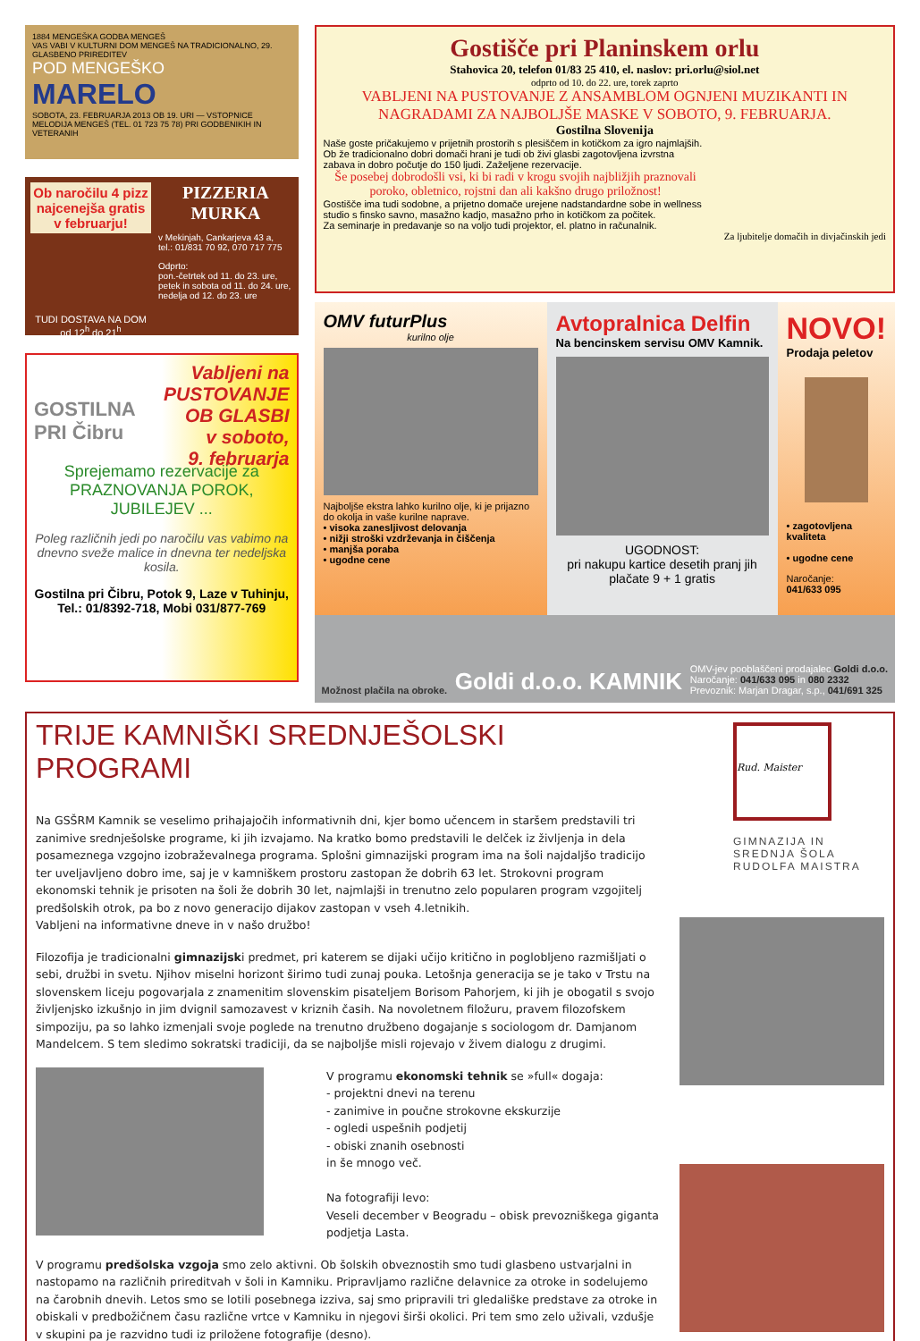1884 MENGEŠKA GODBA MENGEŠ
VAS VABI V KULTURNI DOM MENGEŠ NA TRADICIONALNO, 29. GLASBENO PRIREDITEV
POD MENGEŠKO
MARELO
SOBOTA, 23. FEBRUARJA 2013 OB 19. URI — VSTOPNICE MELODIJA MENGEŠ (TEL. 01 723 75 78) PRI GODBENIKIH IN VETERANIH
Ob naročilu 4 pizz najcenejša gratis v februarju!
TUDI DOSTAVA NA DOM
od 12<sup>h</sup> do 21<sup>h</sup>
PIZZERIA MURKA
v Mekinjah, Cankarjeva 43 a,
tel.: 01/831 70 92, 070 717 775
Odprto:
pon.-četrtek od 11. do 23. ure,
petek in sobota od 11. do 24. ure,
nedelja od 12. do 23. ure
Vabljeni na
PUSTOVANJE
OB GLASBI
v soboto,
9. februarja
GOSTILNA
PRI Čibru
Sprejemamo rezervacije za PRAZNOVANJA POROK, JUBILEJEV ...
Poleg različnih jedi po naročilu vas vabimo na dnevno sveže malice in dnevna ter nedeljska kosila.
Gostilna pri Čibru, Potok 9, Laze v Tuhinju,
Tel.: 01/8392-718, Mobi 031/877-769
Gostišče pri Planinskem orlu
Stahovica 20, telefon 01/83 25 410, el. naslov: pri.orlu@siol.net
odprto od 10. do 22. ure, torek zaprto
VABLJENI NA PUSTOVANJE Z ANSAMBLOM OGNJENI MUZIKANTI IN NAGRADAMI ZA NAJBOLJŠE MASKE V SOBOTO, 9. FEBRUARJA.
Gostilna Slovenija
Naše goste pričakujemo v prijetnih prostorih s plesiščem in kotičkom za igro najmlajših. Ob že tradicionalno dobri domači hrani je tudi ob živi glasbi zagotovljena izvrstna zabava in dobro počutje do 150 ljudi. Zaželjene rezervacije.
Še posebej dobrodošli vsi, ki bi radi v krogu svojih najbližjih praznovali poroko, obletnico, rojstni dan ali kakšno drugo priložnost!
Gostišče ima tudi sodobne, a prijetno domače urejene nadstandardne sobe in wellness studio s finsko savno, masažno kadjo, masažno prho in kotičkom za počitek.
Za seminarje in predavanje so na voljo tudi projektor, el. platno in računalnik.
Za ljubitelje domačih in divjačinskih jedi
OMV futurPlus
kurilno olje
Najboljše ekstra lahko kurilno olje, ki je prijazno do okolja in vaše kurilne naprave.
• visoka zanesljivost delovanja
• nižji stroški vzdrževanja in čiščenja
• manjša poraba
• ugodne cene
Avtopralnica Delfin
Na bencinskem servisu OMV Kamnik.
UGODNOST:
pri nakupu kartice desetih pranj jih plačate 9 + 1 gratis
NOVO!
Prodaja peletov
• zagotovljena kvaliteta
• ugodne cene
Naročanje:
041/633 095
Možnost plačila na obroke. Goldi d.o.o. KAMNIK
OMV-jev pooblaščeni prodajalec Goldi d.o.o.
Naročanje: 041/633 095 in 080 2332
Prevoznik: Marjan Dragar, s.p., 041/691 325
TRIJE KAMNIŠKI SREDNJEŠOLSKI PROGRAMI
Na GSŠRM Kamnik se veselimo prihajajočih informativnih dni, kjer bomo učencem in staršem predstavili tri zanimive srednješolske programe, ki jih izvajamo. Na kratko bomo predstavili le delček iz življenja in dela posameznega vzgojno izobraževalnega programa. Splošni gimnazijski program ima na šoli najdaljšo tradicijo ter uveljavljeno dobro ime, saj je v kamniškem prostoru zastopan že dobrih 63 let. Strokovni program ekonomski tehnik je prisoten na šoli že dobrih 30 let, najmlajši in trenutno zelo popularen program vzgojitelj predšolskih otrok, pa bo z novo generacijo dijakov zastopan v vseh 4.letnikih.
Vabljeni na informativne dneve in v našo družbo!
Filozofija je tradicionalni gimnazijski predmet, pri katerem se dijaki učijo kritično in poglobljeno razmišljati o sebi, družbi in svetu. Njihov miselni horizont širimo tudi zunaj pouka. Letošnja generacija se je tako v Trstu na slovenskem liceju pogovarjala z znamenitim slovenskim pisateljem Borisom Pahorjem, ki jih je obogatil s svojo življenjsko izkušnjo in jim dvignil samozavest v kriznih časih. Na novoletnem filožuru, pravem filozofskem simpoziju, pa so lahko izmenjali svoje poglede na trenutno družbeno dogajanje s sociologom dr. Damjanom Mandelcem. S tem sledimo sokratski tradiciji, da se najboljše misli rojevajo v živem dialogu z drugimi.
V programu ekonomski tehnik se »full« dogaja:
- projektni dnevi na terenu
- zanimive in poučne strokovne ekskurzije
- ogledi uspešnih podjetij
- obiski znanih osebnosti
in še mnogo več.
Na fotografiji levo:
Veseli december v Beogradu – obisk prevozniškega giganta podjetja Lasta.
V programu predšolska vzgoja smo zelo aktivni. Ob šolskih obveznostih smo tudi glasbeno ustvarjalni in nastopamo na različnih prireditvah v šoli in Kamniku. Pripravljamo različne delavnice za otroke in sodelujemo na čarobnih dnevih. Letos smo se lotili posebnega izziva, saj smo pripravili tri gledališke predstave za otroke in obiskali v predbožičnem času različne vrtce v Kamniku in njegovi širši okolici. Pri tem smo zelo uživali, vzdušje v skupini pa je razvidno tudi iz priložene fotografije (desno).
Rud. Maister
GIMNAZIJA IN
SREDNJA ŠOLA
RUDOLFA MAISTRA